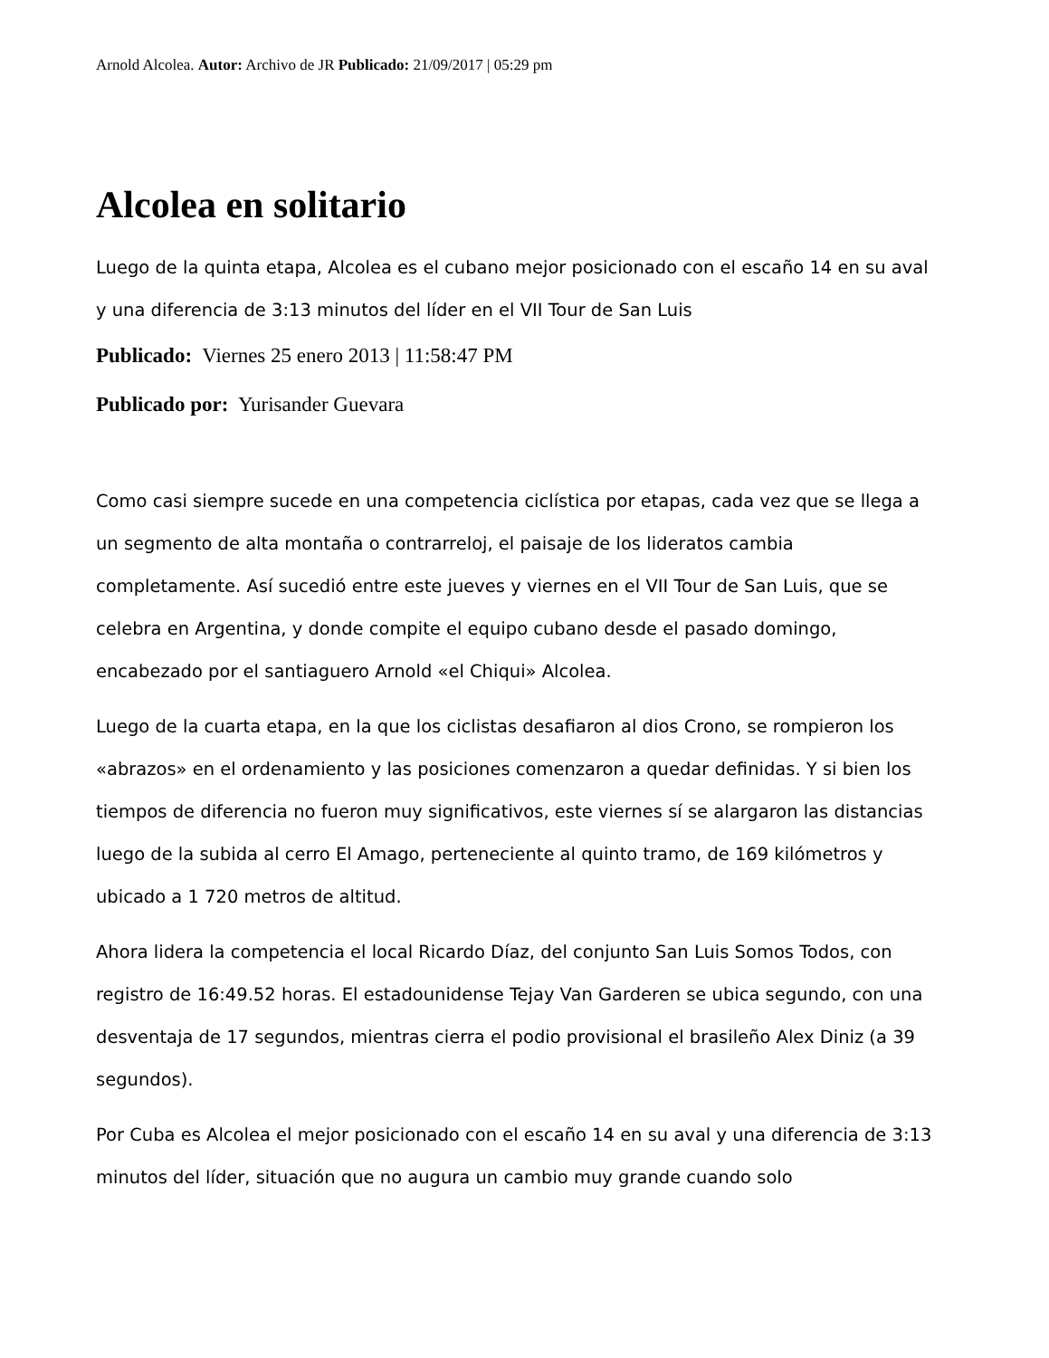Arnold Alcolea. Autor: Archivo de JR Publicado: 21/09/2017 | 05:29 pm
Alcolea en solitario
Luego de la quinta etapa, Alcolea es el cubano mejor posicionado con el escaño 14 en su aval y una diferencia de 3:13 minutos del líder en el VII Tour de San Luis
Publicado: Viernes 25 enero 2013 | 11:58:47 PM
Publicado por: Yurisander Guevara
Como casi siempre sucede en una competencia ciclística por etapas, cada vez que se llega a un segmento de alta montaña o contrarreloj, el paisaje de los lideratos cambia completamente. Así sucedió entre este jueves y viernes en el VII Tour de San Luis, que se celebra en Argentina, y donde compite el equipo cubano desde el pasado domingo, encabezado por el santiaguero Arnold «el Chiqui» Alcolea.
Luego de la cuarta etapa, en la que los ciclistas desafiaron al dios Crono, se rompieron los «abrazos» en el ordenamiento y las posiciones comenzaron a quedar definidas. Y si bien los tiempos de diferencia no fueron muy significativos, este viernes sí se alargaron las distancias luego de la subida al cerro El Amago, perteneciente al quinto tramo, de 169 kilómetros y ubicado a 1 720 metros de altitud.
Ahora lidera la competencia el local Ricardo Díaz, del conjunto San Luis Somos Todos, con registro de 16:49.52 horas. El estadounidense Tejay Van Garderen se ubica segundo, con una desventaja de 17 segundos, mientras cierra el podio provisional el brasileño Alex Diniz (a 39 segundos).
Por Cuba es Alcolea el mejor posicionado con el escaño 14 en su aval y una diferencia de 3:13 minutos del líder, situación que no augura un cambio muy grande cuando solo